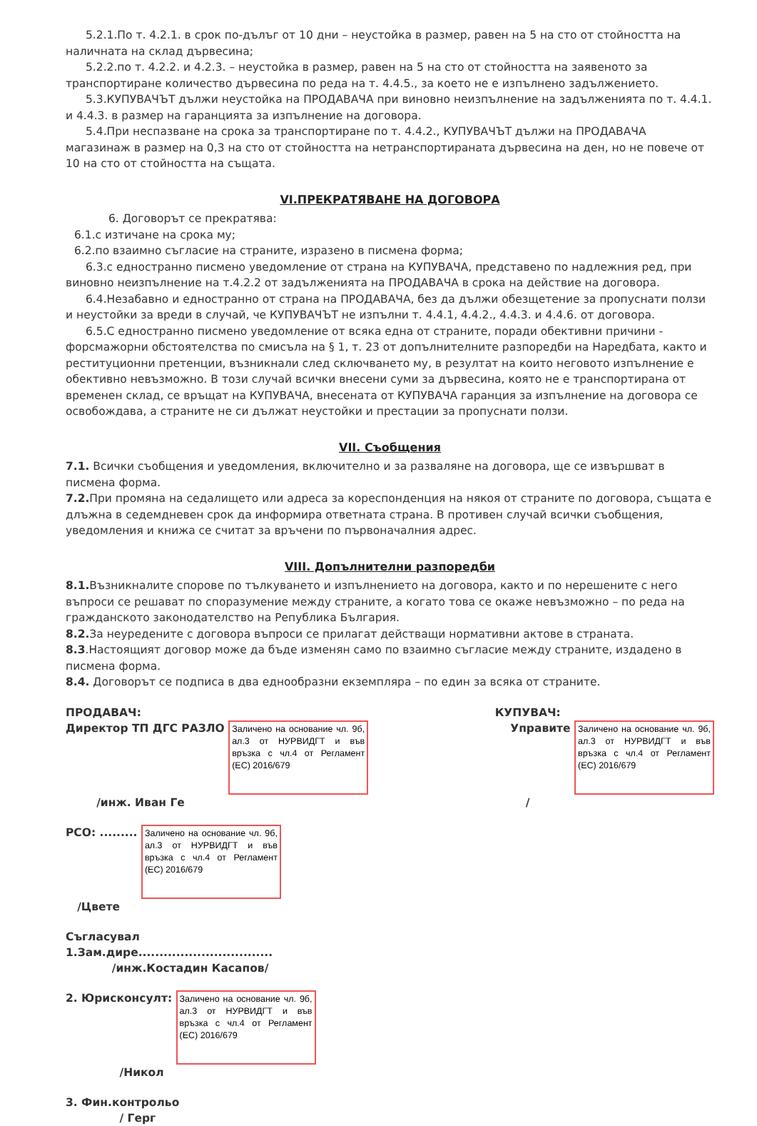5.2.1.По т. 4.2.1. в срок по-дълъг от 10 дни – неустойка в размер, равен на 5 на сто от стойността на наличната на склад дървесина;
5.2.2.по т. 4.2.2. и 4.2.3. – неустойка в размер, равен на 5 на сто от стойността на заявеното за транспортиране количество дървесина по реда на т. 4.4.5., за което не е изпълнено задължението.
5.3.КУПУВАЧЪТ дължи неустойка на ПРОДАВАЧА при виновно неизпълнение на задълженията по т. 4.4.1. и 4.4.3. в размер на гаранцията за изпълнение на договора.
5.4.При неспазване на срока за транспортиране по т. 4.4.2., КУПУВАЧЪТ дължи на ПРОДАВАЧА магазинаж в размер на 0,3 на сто от стойността на нетранспортираната дървесина на ден, но не повече от 10 на сто от стойността на същата.
VI.ПРЕКРАТЯВАНЕ НА ДОГОВОРА
6. Договорът се прекратява:
6.1.с изтичане на срока му;
6.2.по взаимно съгласие на страните, изразено в писмена форма;
6.3.с едностранно писмено уведомление от страна на КУПУВАЧА, представено по надлежния ред, при виновно неизпълнение на т.4.2.2 от задълженията на ПРОДАВАЧА в срока на действие на договора.
6.4.Незабавно и едностранно от страна на ПРОДАВАЧА, без да дължи обезщетение за пропуснати ползи и неустойки за вреди в случай, че КУПУВАЧЪТ не изпълни т. 4.4.1, 4.4.2., 4.4.3. и 4.4.6. от договора.
6.5.С едностранно писмено уведомление от всяка една от страните, поради обективни причини - форсмажорни обстоятелства по смисъла на § 1, т. 23 от допълнителните разпоредби на Наредбата, както и реституционни претенции, възникнали след сключването му, в резултат на които неговото изпълнение е обективно невъзможно. В този случай всички внесени суми за дървесина, която не е транспортирана от временен склад, се връщат на КУПУВАЧА, внесената от КУПУВАЧА гаранция за изпълнение на договора се освобождава, а страните не си дължат неустойки и престации за пропуснати ползи.
VII. Съобщения
7.1. Всички съобщения и уведомления, включително и за разваляне на договора, ще се извършват в писмена форма.
7.2. При промяна на седалището или адреса за кореспонденция на някоя от страните по договора, същата е длъжна в седемдневен срок да информира ответната страна. В противен случай всички съобщения, уведомления и книжа се считат за връчени по първоначалния адрес.
VIII. Допълнителни разпоредби
8.1. Възникналите спорове по тълкуването и изпълнението на договора, както и по нерешените с него въпроси се решават по споразумение между страните, а когато това се окаже невъзможно – по реда на гражданското законодателство на Република България.
8.2. За неуредените с договора въпроси се прилагат действащи нормативни актове в страната.
8.3.Настоящият договор може да бъде изменян само по взаимно съгласие между страните, издадено в писмена форма.
8.4. Договорът се подписа в два еднообразни екземпляра – по един за всяка от страните.
ПРОДАВАЧ:
Директор ТП ДГС РАЗЛО
Заличено на основание чл. 9б, ал.3 от НУРВИДГТ и във връзка с чл.4 от Регламент (ЕС) 2016/679
/инж. Иван Ге
КУПУВАЧ:
Управите
Заличено на основание чл. 9б, ал.3 от НУРВИДГТ и във връзка с чл.4 от Регламент (ЕС) 2016/679
/
РСО: .........
Заличено на основание чл. 9б, ал.3 от НУРВИДГТ и във връзка с чл.4 от Регламент (ЕС) 2016/679
/Цвете
Съгласувал
1.Зам.дире................................
/инж.Костадин Касапов/
2. Юрисконсулт:
Заличено на основание чл. 9б, ал.3 от НУРВИДГТ и във връзка с чл.4 от Регламент (ЕС) 2016/679
/Никол
3. Фин.контрольо
/ Герг